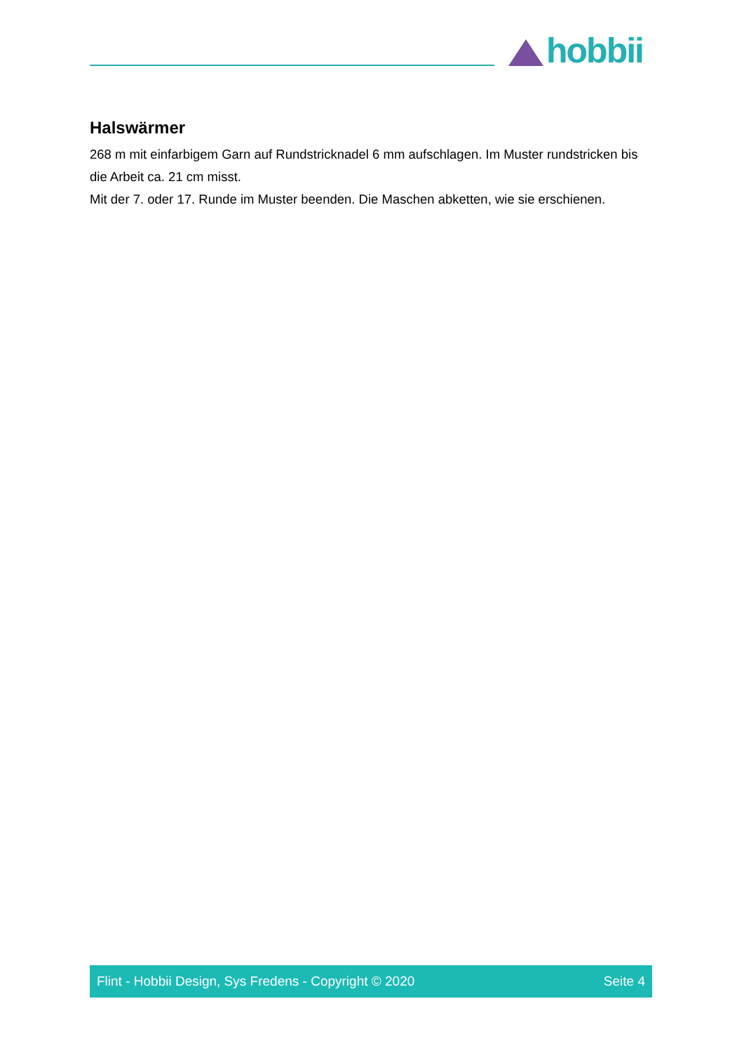hobbii
Halswärmer
268 m mit einfarbigem Garn auf Rundstricknadel 6 mm aufschlagen. Im Muster rundstricken bis die Arbeit ca. 21 cm misst.
Mit der 7. oder 17. Runde im Muster beenden. Die Maschen abketten, wie sie erschienen.
Flint - Hobbii Design, Sys Fredens - Copyright © 2020 Seite 4